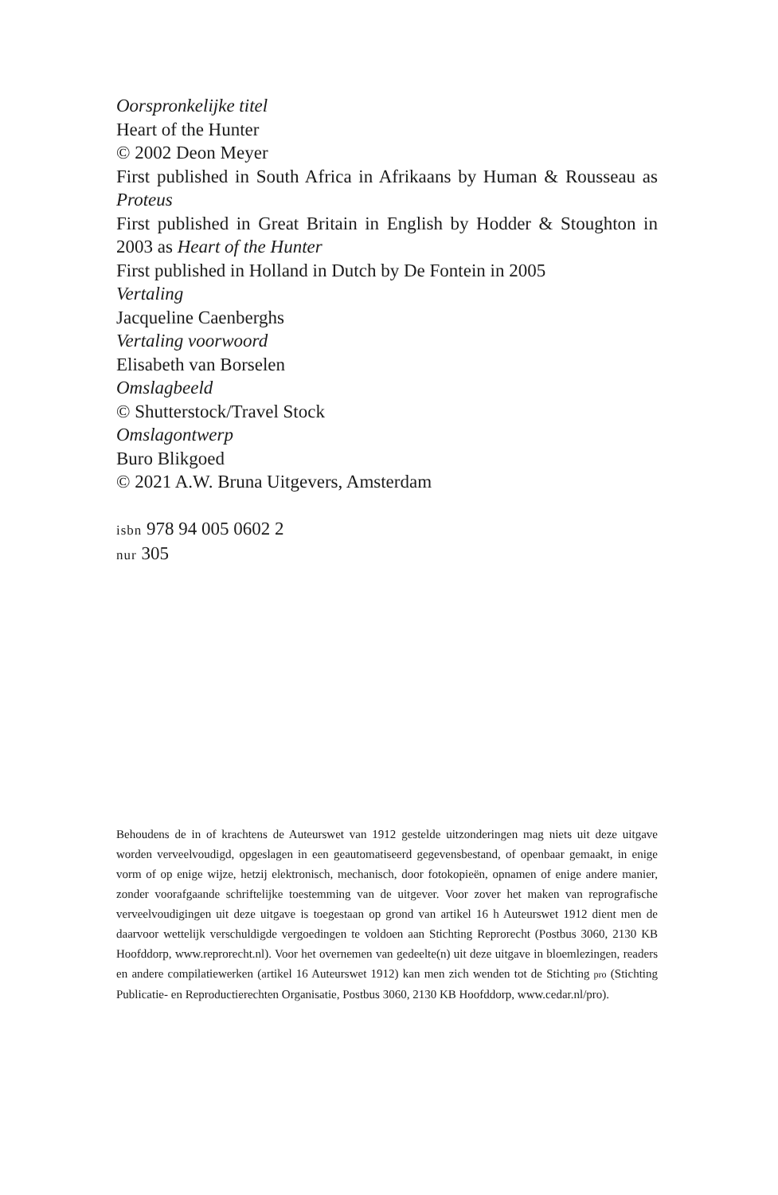Oorspronkelijke titel
Heart of the Hunter
© 2002 Deon Meyer
First published in South Africa in Afrikaans by Human & Rousseau as Proteus
First published in Great Britain in English by Hodder & Stoughton in 2003 as Heart of the Hunter
First published in Holland in Dutch by De Fontein in 2005
Vertaling
Jacqueline Caenberghs
Vertaling voorwoord
Elisabeth van Borselen
Omslagbeeld
© Shutterstock/Travel Stock
Omslagontwerp
Buro Blikgoed
© 2021 A.W. Bruna Uitgevers, Amsterdam
isbn 978 94 005 0602 2
nur 305
Behoudens de in of krachtens de Auteurswet van 1912 gestelde uitzonderingen mag niets uit deze uitgave worden verveelvoudigd, opgeslagen in een geautomatiseerd gegevensbestand, of openbaar gemaakt, in enige vorm of op enige wijze, hetzij elektronisch, mechanisch, door fotokopieën, opnamen of enige andere manier, zonder voorafgaande schriftelijke toestemming van de uitgever. Voor zover het maken van reprografische verveelvoudigingen uit deze uitgave is toegestaan op grond van artikel 16 h Auteurswet 1912 dient men de daarvoor wettelijk verschuldigde vergoedingen te voldoen aan Stichting Reprorecht (Postbus 3060, 2130 KB Hoofddorp, www.reprorecht.nl). Voor het overnemen van gedeelte(n) uit deze uitgave in bloemlezingen, readers en andere compilatiewerken (artikel 16 Auteurswet 1912) kan men zich wenden tot de Stichting pro (Stichting Publicatie- en Reproductierechten Organisatie, Postbus 3060, 2130 KB Hoofddorp, www.cedar.nl/pro).